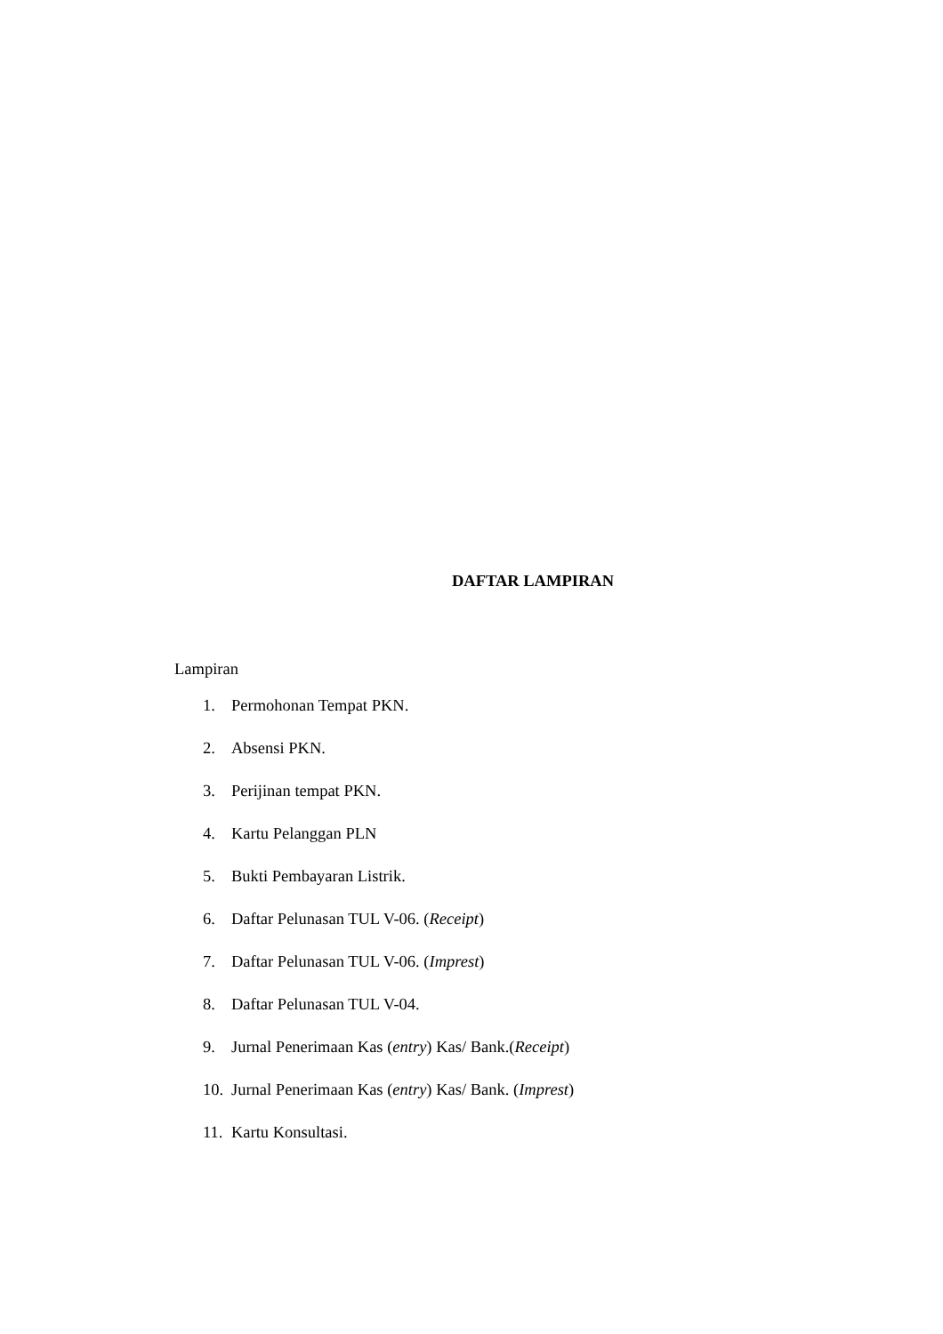DAFTAR LAMPIRAN
Lampiran
1. Permohonan Tempat PKN.
2. Absensi PKN.
3. Perijinan tempat PKN.
4. Kartu Pelanggan PLN
5. Bukti Pembayaran Listrik.
6. Daftar Pelunasan TUL V-06. (Receipt)
7. Daftar Pelunasan TUL V-06. (Imprest)
8. Daftar Pelunasan TUL V-04.
9. Jurnal Penerimaan Kas (entry) Kas/ Bank.(Receipt)
10. Jurnal Penerimaan Kas (entry) Kas/ Bank. (Imprest)
11. Kartu Konsultasi.